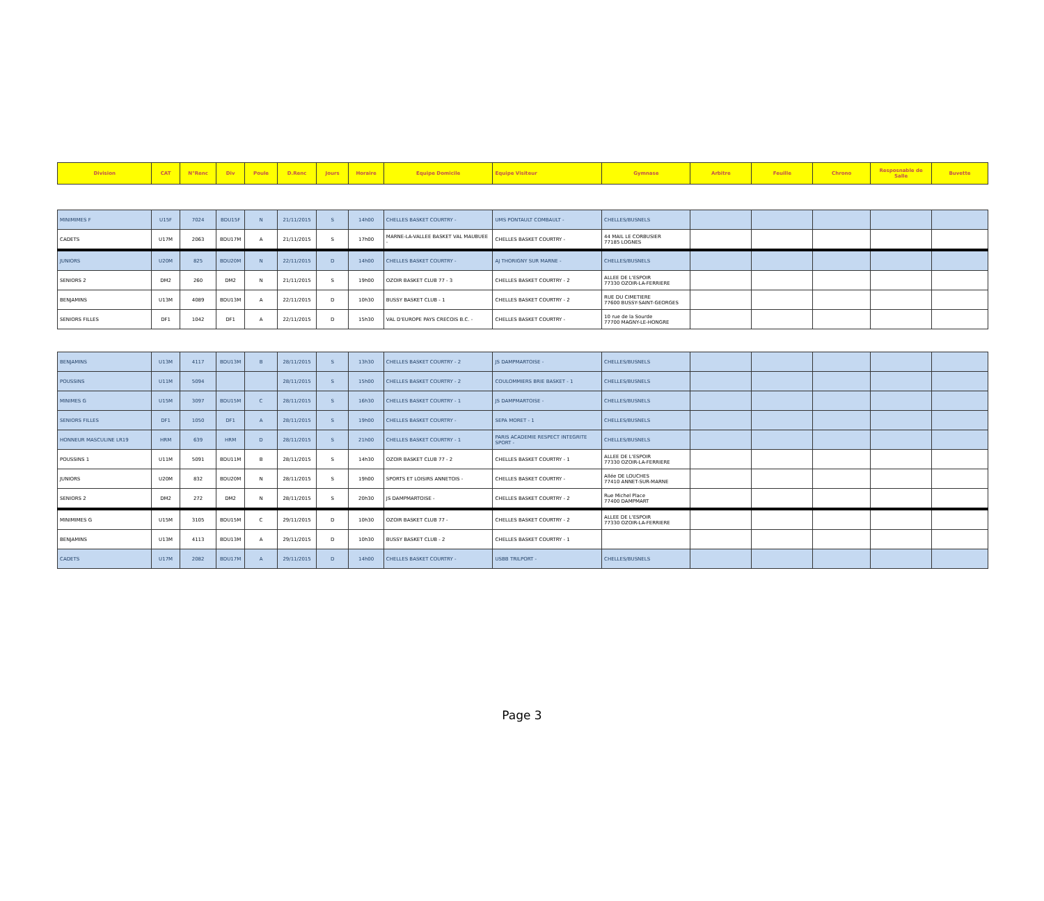| Division | CAT | N°Renc | Div | Poule | D.Renc | Jours | Horaire | Equipe Domicile | Equipe Visiteur | Gymnase | Arbitre | Feuille | Chrono | Resposnable de Salle | Buvette |
| --- | --- | --- | --- | --- | --- | --- | --- | --- | --- | --- | --- | --- | --- | --- | --- |
| MINIMIMES F | U15F | 7024 | BDU15F | N | 21/11/2015 | S | 14h00 | CHELLES BASKET COURTRY - | UMS PONTAULT COMBAULT - | CHELLES/BUSNELS | | | | | |
| CADETS | U17M | 2063 | BDU17M | A | 21/11/2015 | S | 17h00 | MARNE-LA-VALLEE BASKET VAL MAUBUEE - | CHELLES BASKET COURTRY - | 44 MAIL LE CORBUSIER 77185 LOGNES | | | | | |
| JUNIORS | U20M | 825 | BDU20M | N | 22/11/2015 | D | 14h00 | CHELLES BASKET COURTRY - | AJ THORIGNY SUR MARNE - | CHELLES/BUSNELS | | | | | |
| SENIORS 2 | DM2 | 260 | DM2 | N | 21/11/2015 | S | 19h00 | OZOIR BASKET CLUB 77 - 3 | CHELLES BASKET COURTRY - 2 | ALLEE DE L'ESPOIR 77330 OZOIR-LA-FERRIERE | | | | | |
| BENJAMINS | U13M | 4089 | BDU13M | A | 22/11/2015 | D | 10h30 | BUSSY BASKET CLUB - 1 | CHELLES BASKET COURTRY - 2 | RUE DU CIMETIERE 77600 BUSSY-SAINT-GEORGES | | | | | |
| SENIORS FILLES | DF1 | 1042 | DF1 | A | 22/11/2015 | D | 15h30 | VAL D'EUROPE PAYS CRECOIS B.C. - | CHELLES BASKET COURTRY - | 10 rue de la Sourde 77700 MAGNY-LE-HONGRE | | | | | |
| BENJAMINS | U13M | 4117 | BDU13M | B | 28/11/2015 | S | 13h30 | CHELLES BASKET COURTRY - 2 | JS DAMPMARTOISE - | CHELLES/BUSNELS | | | | | |
| POUSSINS | U11M | 5094 | | | 28/11/2015 | S | 15h00 | CHELLES BASKET COURTRY - 2 | COULOMMIERS BRIE BASKET - 1 | CHELLES/BUSNELS | | | | | |
| MINIMES G | U15M | 3097 | BDU15M | C | 28/11/2015 | S | 16h30 | CHELLES BASKET COURTRY - 1 | JS DAMPMARTOISE - | CHELLES/BUSNELS | | | | | |
| SENIORS FILLES | DF1 | 1050 | DF1 | A | 28/11/2015 | S | 19h00 | CHELLES BASKET COURTRY - | SEPA MORET - 1 | CHELLES/BUSNELS | | | | | |
| HONNEUR MASCULINE LR19 | HRM | 639 | HRM | D | 28/11/2015 | S | 21h00 | CHELLES BASKET COURTRY - 1 | PARIS ACADEMIE RESPECT INTEGRITE SPORT - | CHELLES/BUSNELS | | | | | |
| POUSSINS 1 | U11M | 5091 | BDU11M | B | 28/11/2015 | S | 14h30 | OZOIR BASKET CLUB 77 - 2 | CHELLES BASKET COURTRY - 1 | ALLEE DE L'ESPOIR 77330 OZOIR-LA-FERRIERE | | | | | |
| JUNIORS | U20M | 832 | BDU20M | N | 28/11/2015 | S | 19h00 | SPORTS ET LOISIRS ANNETOIS - | CHELLES BASKET COURTRY - | Allée DE LOUCHES 77410 ANNET-SUR-MARNE | | | | | |
| SENIORS 2 | DM2 | 272 | DM2 | N | 28/11/2015 | S | 20h30 | JS DAMPMARTOISE - | CHELLES BASKET COURTRY - 2 | Rue Michel Place 77400 DAMPMART | | | | | |
| MINIMIMES G | U15M | 3105 | BDU15M | C | 29/11/2015 | D | 10h30 | OZOIR BASKET CLUB 77 - | CHELLES BASKET COURTRY - 2 | ALLEE DE L'ESPOIR 77330 OZOIR-LA-FERRIERE | | | | | |
| BENJAMINS | U13M | 4113 | BDU13M | A | 29/11/2015 | D | 10h30 | BUSSY BASKET CLUB - 2 | CHELLES BASKET COURTRY - 1 | | | | | | |
| CADETS | U17M | 2082 | BDU17M | A | 29/11/2015 | D | 14h00 | CHELLES BASKET COURTRY - | USBB TRILPORT - | CHELLES/BUSNELS | | | | | |
Page 3